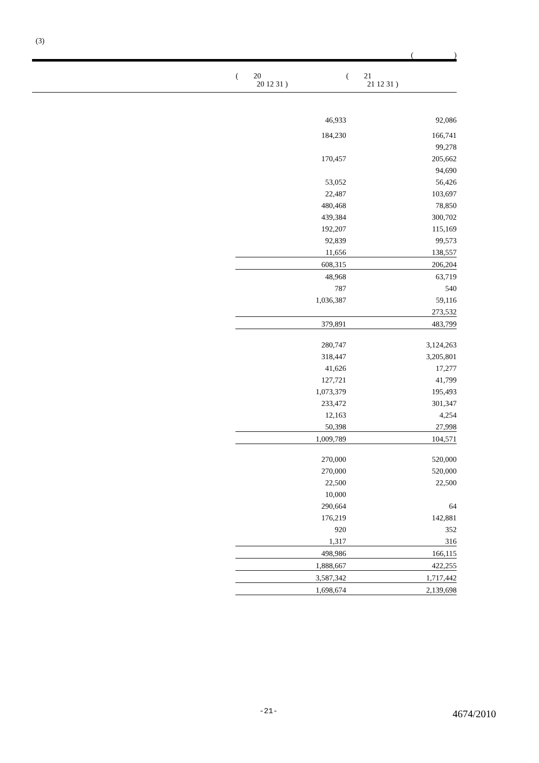(3)
()
| | ( 20 20 12 31 ) | ( 21 21 12 31 ) |
| --- | --- | --- |
| | 46,933 | 92,086 |
| | 184,230 | 166,741 |
| | | 99,278 |
| | 170,457 | 205,662 |
| | | 94,690 |
| | 53,052 | 56,426 |
| | 22,487 | 103,697 |
| | 480,468 | 78,850 |
| | 439,384 | 300,702 |
| | 192,207 | 115,169 |
| | 92,839 | 99,573 |
| | 11,656 | 138,557 |
| | 608,315 | 206,204 |
| | 48,968 | 63,719 |
| | 787 | 540 |
| | 1,036,387 | 59,116 |
| | | 273,532 |
| | 379,891 | 483,799 |
| | 280,747 | 3,124,263 |
| | 318,447 | 3,205,801 |
| | 41,626 | 17,277 |
| | 127,721 | 41,799 |
| | 1,073,379 | 195,493 |
| | 233,472 | 301,347 |
| | 12,163 | 4,254 |
| | 50,398 | 27,998 |
| | 1,009,789 | 104,571 |
| | 270,000 | 520,000 |
| | 270,000 | 520,000 |
| | 22,500 | 22,500 |
| | 10,000 | |
| | 290,664 | 64 |
| | 176,219 | 142,881 |
| | 920 | 352 |
| | 1,317 | 316 |
| | 498,986 | 166,115 |
| | 1,888,667 | 422,255 |
| | 3,587,342 | 1,717,442 |
| | 1,698,674 | 2,139,698 |
-21- 4674/2010